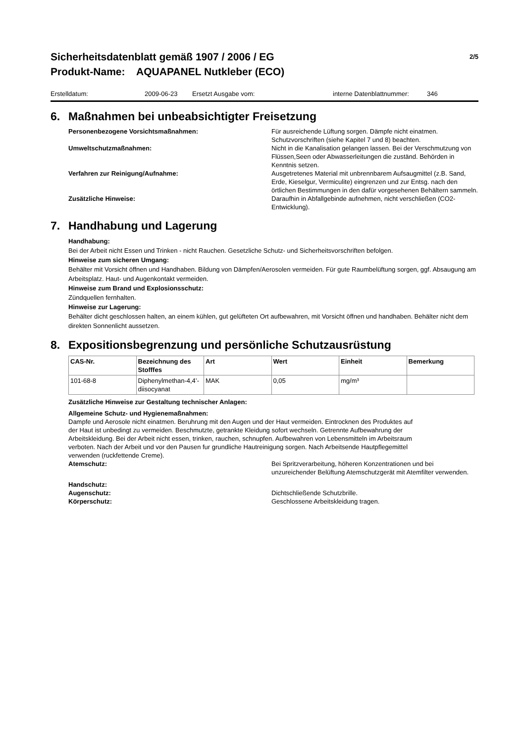Sicherheitsdatenblatt gemäß 1907 / 2006 / EG
Produkt-Name: AQUAPANEL Nutkleber (ECO)
2/5
Erstelldatum: 2009-06-23 Ersetzt Ausgabe vom: interne Datenblattnummer: 346
6. Maßnahmen bei unbeabsichtigter Freisetzung
Personenbezogene Vorsichtsmaßnahmen: Für ausreichende Lüftung sorgen. Dämpfe nicht einatmen. Schutzvorschriften (siehe Kapitel 7 und 8) beachten.
Umweltschutzmaßnahmen: Nicht in die Kanalisation gelangen lassen. Bei der Verschmutzung von Flüssen,Seen oder Abwasserleitungen die zuständ. Behörden in Kenntnis setzen.
Verfahren zur Reinigung/Aufnahme: Ausgetretenes Material mit unbrennbarem Aufsaugmittel (z.B. Sand, Erde, Kieselgur, Vermiculite) eingrenzen und zur Entsg. nach den örtlichen Bestimmungen in den dafür vorgesehenen Behältern sammeln.
Zusätzliche Hinweise: Daraufhin in Abfallgebinde aufnehmen, nicht verschließen (CO2-Entwicklung).
7. Handhabung und Lagerung
Handhabung:
Bei der Arbeit nicht Essen und Trinken - nicht Rauchen. Gesetzliche Schutz- und Sicherheitsvorschriften befolgen.
Hinweise zum sicheren Umgang:
Behälter mit Vorsicht öffnen und Handhaben. Bildung von Dämpfen/Aerosolen vermeiden. Für gute Raumbelüftung sorgen, ggf. Absaugung am Arbeitsplatz. Haut- und Augenkontakt vermeiden.
Hinweise zum Brand und Explosionsschutz:
Zündquellen fernhalten.
Hinweise zur Lagerung:
Behälter dicht geschlossen halten, an einem kühlen, gut gelüfteten Ort aufbewahren, mit Vorsicht öffnen und handhaben. Behälter nicht dem direkten Sonnenlicht aussetzen.
8. Expositionsbegrenzung und persönliche Schutzausrüstung
| CAS-Nr. | Bezeichnung des Stofffes | Art | Wert | Einheit | Bemerkung |
| --- | --- | --- | --- | --- | --- |
| 101-68-8 | Diphenylmethan-4,4’-diisocyanat | MAK | 0,05 | mg/m³ | |
Zusätzliche Hinweise zur Gestaltung technischer Anlagen:
Allgemeine Schutz- und Hygienemaßnahmen:
Dampfe und Aerosole nicht einatmen. Beruhrung mit den Augen und der Haut vermeiden. Eintrocknen des Produktes auf der Haut ist unbedingt zu vermeiden. Beschmutzte, getrankte Kleidung sofort wechseln. Getrennte Aufbewahrung der Arbeitskleidung. Bei der Arbeit nicht essen, trinken, rauchen, schnupfen. Aufbewahren von Lebensmitteln im Arbeitsraum verboten. Nach der Arbeit und vor den Pausen fur grundliche Hautreinigung sorgen. Nach Arbeitsende Hautpflegemittel verwenden (ruckfettende Creme).
Atemschutz: Bei Spritzverarbeitung, höheren Konzentrationen und bei unzureichender Belüftung Atemschutzgerät mit Atemfilter verwenden.
Handschutz:
Augenschutz: Dichtschließende Schutzbrille.
Körperschutz: Geschlossene Arbeitskleidung tragen.